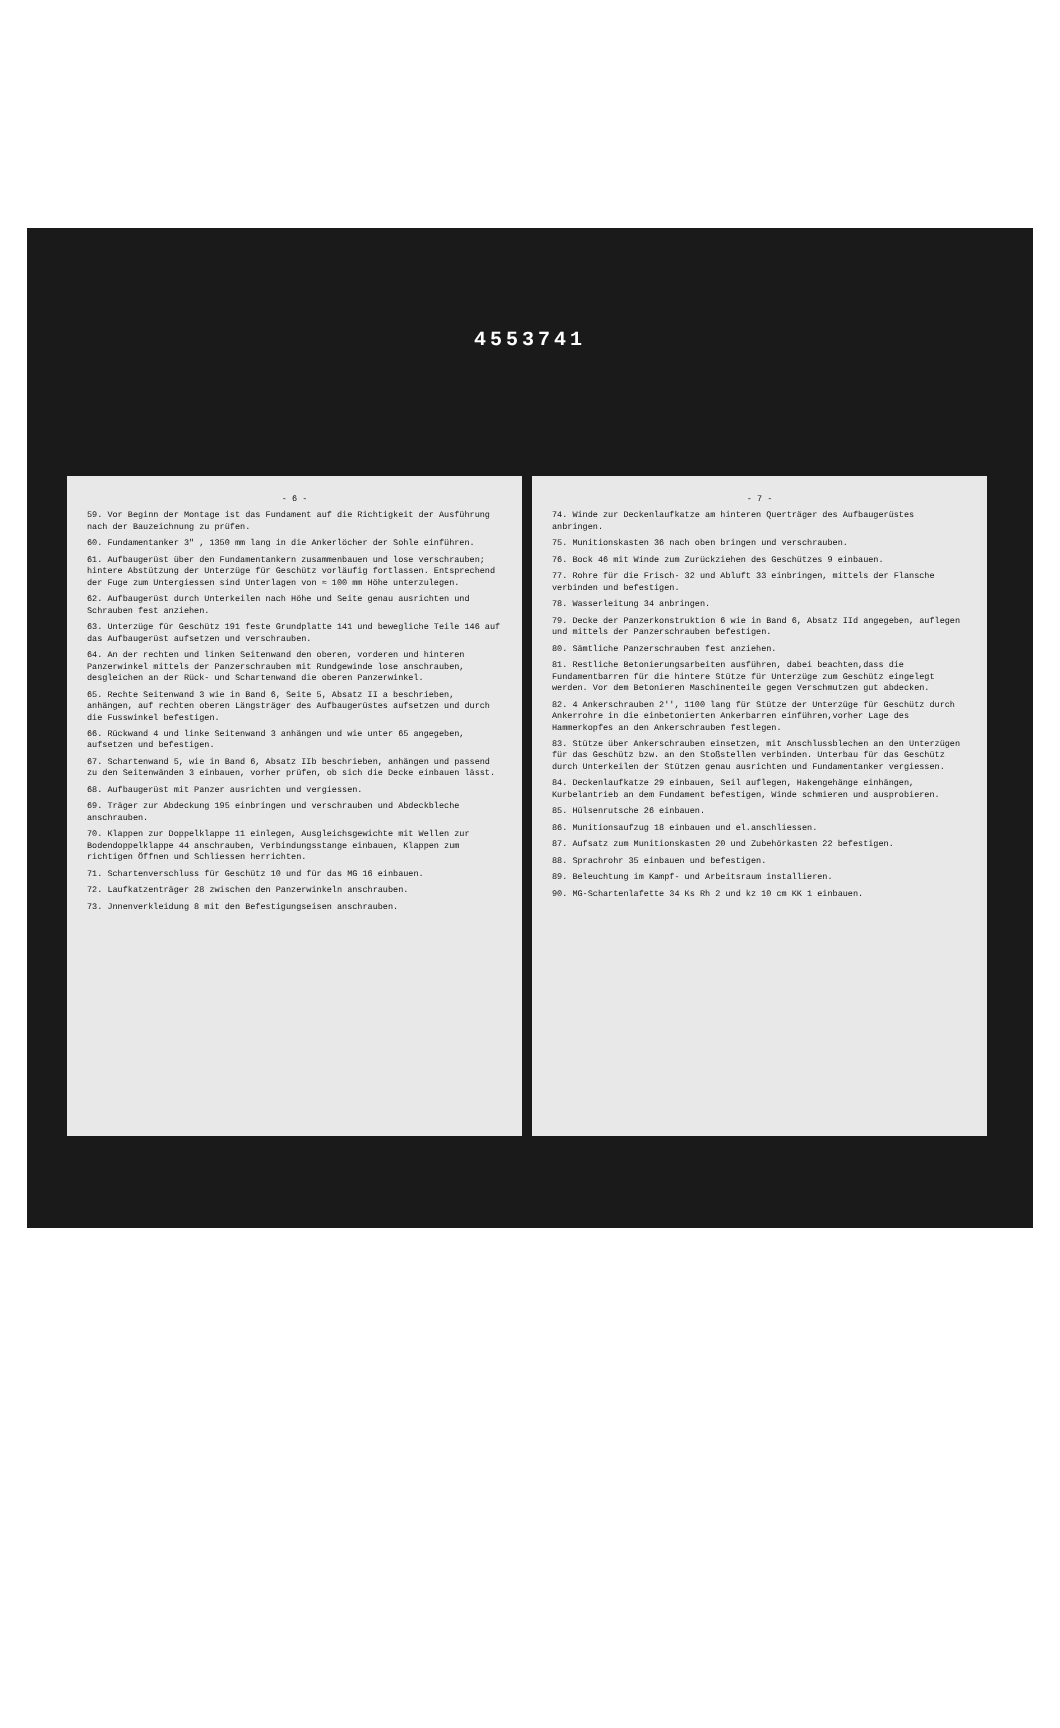4553741
- 6 -
59. Vor Beginn der Montage ist das Fundament auf die Richtigkeit der Ausführung nach der Bauzeichnung zu prüfen.
60. Fundamentanker 3" , 1350 mm lang in die Ankerlöcher der Sohle einführen.
61. Aufbaugerüst über den Fundamentankern zusammenbauen und lose verschrauben; hintere Abstützung der Unterzüge für Geschütz vorläufig fortlassen. Entsprechend der Fuge zum Untergiessen sind Unterlagen von ≈ 100 mm Höhe unterzulegen.
62. Aufbaugerüst durch Unterkeilen nach Höhe und Seite genau ausrichten und Schrauben fest anziehen.
63. Unterzüge für Geschütz 191 feste Grundplatte 141 und bewegliche Teile 146 auf das Aufbaugerüst aufsetzen und verschrauben.
64. An der rechten und linken Seitenwand den oberen, vorderen und hinteren Panzerwinkel mittels der Panzerschrauben mit Rundgewinde lose anschrauben, desgleichen an der Rück- und Schartenwand die oberen Panzerwinkel.
65. Rechte Seitenwand 3 wie in Band 6, Seite 5, Absatz II a beschrieben, anhängen, auf rechten oberen Längsträger des Aufbaugerüstes aufsetzen und durch die Fusswinkel befestigen.
66. Rückwand 4 und linke Seitenwand 3 anhängen und wie unter 65 angegeben, aufsetzen und befestigen.
67. Schartenwand 5, wie in Band 6, Absatz IIb beschrieben, anhängen und passend zu den Seitenwänden 3 einbauen, vorher prüfen, ob sich die Decke einbauen lässt.
68. Aufbaugerüst mit Panzer ausrichten und vergiessen.
69. Träger zur Abdeckung 195 einbringen und verschrauben und Abdeckbleche anschrauben.
70. Klappen zur Doppelklappe 11 einlegen, Ausgleichsgewichte mit Wellen zur Bodendoppelklappe 44 anschrauben, Verbindungsstange einbauen, Klappen zum richtigen Öffnen und Schliessen herrichten.
71. Schartenverschluss für Geschütz 10 und für das MG 16 einbauen.
72. Laufkatzenträger 28 zwischen den Panzerwinkeln anschrauben.
73. Jnnenverkleidung 8 mit den Befestigungseisen anschrauben.
- 7 -
74. Winde zur Deckenlaufkatze am hinteren Querträger des Aufbaugerüstes anbringen.
75. Munitionskasten 36 nach oben bringen und verschrauben.
76. Bock 46 mit Winde zum Zurückziehen des Geschützes 9 einbauen.
77. Rohre für die Frisch- 32 und Abluft 33 einbringen, mittels der Flansche verbinden und befestigen.
78. Wasserleitung 34 anbringen.
79. Decke der Panzerkonstruktion 6 wie in Band 6, Absatz IId angegeben, auflegen und mittels der Panzerschrauben befestigen.
80. Sämtliche Panzerschrauben fest anziehen.
81. Restliche Betonierungsarbeiten ausführen, dabei beachten,dass die Fundamentbarren für die hintere Stütze für Unterzüge zum Geschütz eingelegt werden. Vor dem Betonieren Maschinenteile gegen Verschmutzen gut abdecken.
82. 4 Ankerschrauben 2'', 1100 lang für Stütze der Unterzüge für Geschütz durch Ankerrohre in die einbetonierten Ankerbarren einführen,vorher Lage des Hammerkopfes an den Ankerschrauben festlegen.
83. Stütze über Ankerschrauben einsetzen, mit Anschlussblechen an den Unterzügen für das Geschütz bzw. an den Stoßstellen verbinden. Unterbau für das Geschütz durch Unterkeilen der Stützen genau ausrichten und Fundamentanker vergiessen.
84. Deckenlaufkatze 29 einbauen, Seil auflegen, Hakengehänge einhängen, Kurbelantrieb an dem Fundament befestigen, Winde schmieren und ausprobieren.
85. Hülsenrutsche 26 einbauen.
86. Munitionsaufzug 18 einbauen und el.anschliessen.
87. Aufsatz zum Munitionskasten 20 und Zubehörkasten 22 befestigen.
88. Sprachrohr 35 einbauen und befestigen.
89. Beleuchtung im Kampf- und Arbeitsraum installieren.
90. MG-Schartenlafette 34 Ks Rh 2 und kz 10 cm KK 1 einbauen.